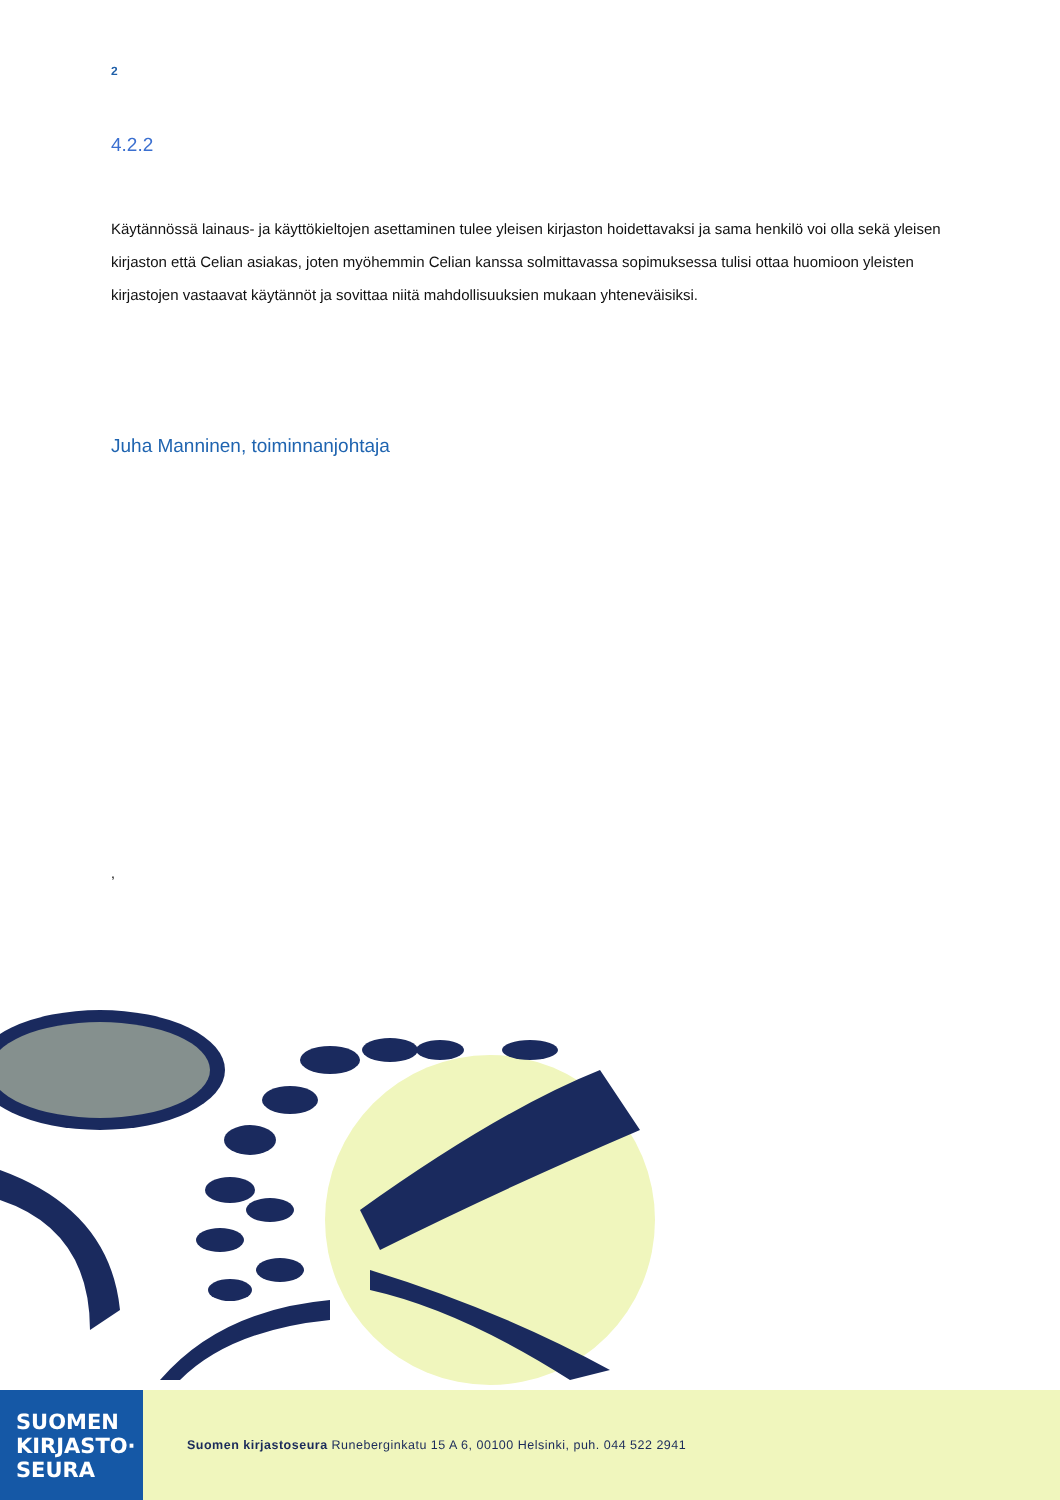2
4.2.2
Käytännössä lainaus- ja käyttökieltojen asettaminen tulee yleisen kirjaston hoidettavaksi ja sama henkilö voi olla sekä yleisen kirjaston että Celian asiakas, joten myöhemmin Celian kanssa solmittavassa sopimuksessa tulisi ottaa huomioon yleisten kirjastojen vastaavat käytännöt ja sovittaa niitä mahdollisuuksien mukaan yhteneväisiksi.
Juha Manninen, toiminnanjohtaja
,
SUOMEN
KIRJASTO·
SEURA
Suomen kirjastoseura Runeberginkatu 15 A 6, 00100 Helsinki, puh. 044 522 2941